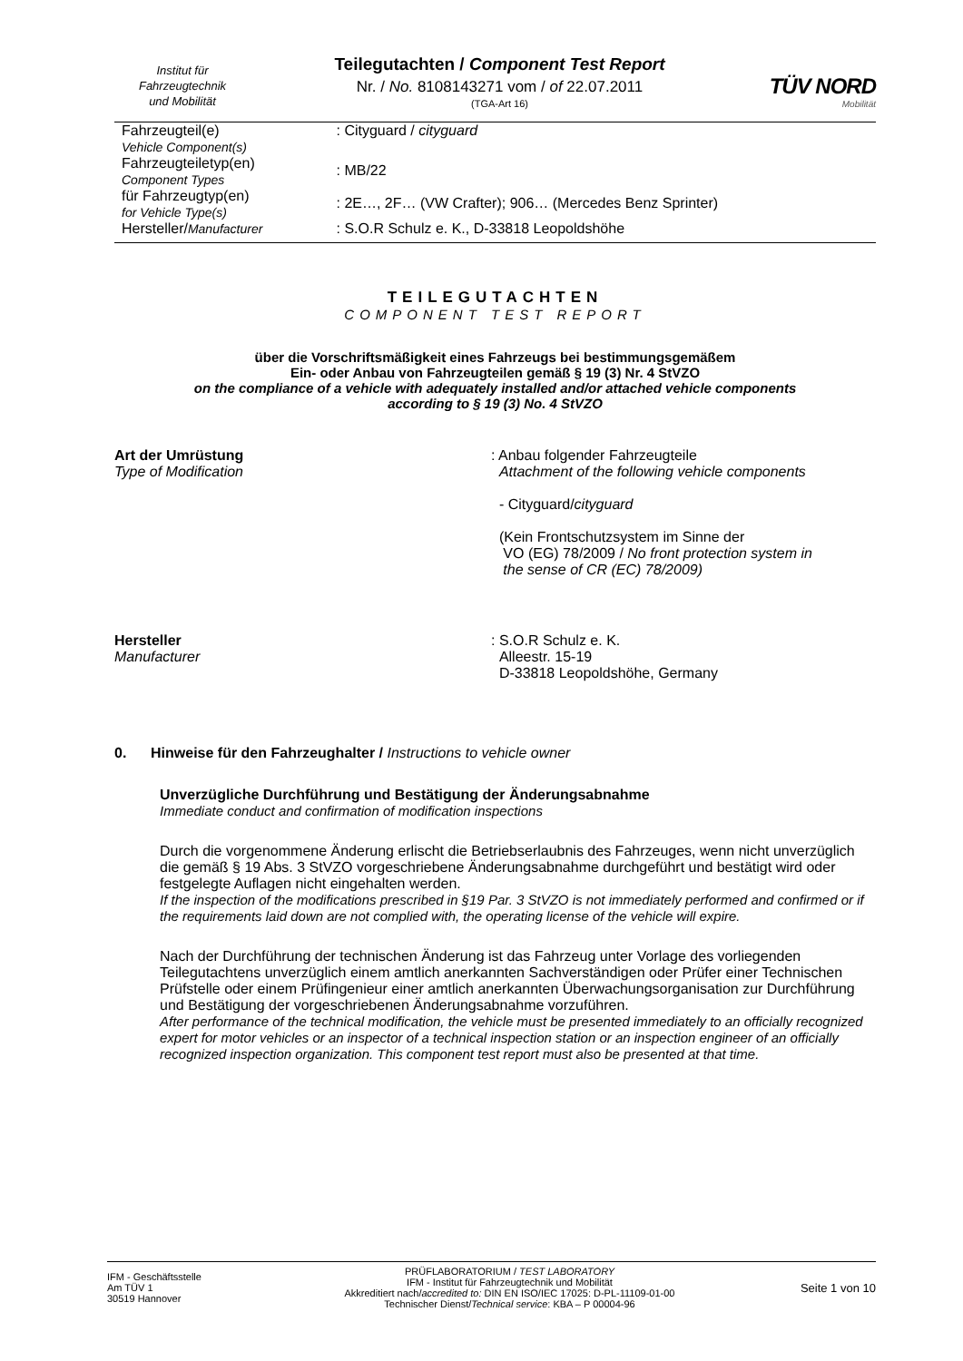Institut für
Fahrzeugtechnik
und Mobilität
Teilegutachten / Component Test Report
Nr. / No. 8108143271 vom / of 22.07.2011
(TGA-Art 16)
TÜV NORD
Mobilität
| Fahrzeugteil(e) Vehicle Component(s) | : Cityguard / cityguard |
| Fahrzeugteiletyp(en) Component Types | : MB/22 |
| für Fahrzeugtyp(en) for Vehicle Type(s) | : 2E…, 2F… (VW Crafter); 906… (Mercedes Benz Sprinter) |
| Hersteller/ Manufacturer | : S.O.R Schulz e. K., D-33818 Leopoldshöhe |
TEILEGUTACHTEN
COMPONENT TEST REPORT
über die Vorschriftsmäßigkeit eines Fahrzeugs bei bestimmungsgemäßem
Ein- oder Anbau von Fahrzeugteilen gemäß § 19 (3) Nr. 4 StVZO
on the compliance of a vehicle with adequately installed and/or attached vehicle components
according to § 19 (3) No. 4 StVZO
Art der Umrüstung
Type of Modification
: Anbau folgender Fahrzeugteile
Attachment of the following vehicle components
- Cityguard/cityguard
(Kein Frontschutzsystem im Sinne der
VO (EG) 78/2009 / No front protection system in
the sense of CR (EC) 78/2009)
Hersteller
Manufacturer
: S.O.R Schulz e. K.
Alleestr. 15-19
D-33818 Leopoldshöhe, Germany
0. Hinweise für den Fahrzeughalter / Instructions to vehicle owner
Unverzügliche Durchführung und Bestätigung der Änderungsabnahme
Immediate conduct and confirmation of modification inspections
Durch die vorgenommene Änderung erlischt die Betriebserlaubnis des Fahrzeuges, wenn nicht unverzüglich die gemäß § 19 Abs. 3 StVZO vorgeschriebene Änderungsabnahme durchgeführt und bestätigt wird oder festgelegte Auflagen nicht eingehalten werden.
If the inspection of the modifications prescribed in §19 Par. 3 StVZO is not immediately performed and confirmed or if the requirements laid down are not complied with, the operating license of the vehicle will expire.
Nach der Durchführung der technischen Änderung ist das Fahrzeug unter Vorlage des vorliegenden Teilegutachtens unverzüglich einem amtlich anerkannten Sachverständigen oder Prüfer einer Technischen Prüfstelle oder einem Prüfingenieur einer amtlich anerkannten Überwachungsorganisation zur Durchführung und Bestätigung der vorgeschriebenen Änderungsabnahme vorzuführen.
After performance of the technical modification, the vehicle must be presented immediately to an officially recognized expert for motor vehicles or an inspector of a technical inspection station or an inspection engineer of an officially recognized inspection organization. This component test report must also be presented at that time.
IFM - Geschäftsstelle
Am TÜV 1
30519 Hannover
PRÜFLABORATORIUM / TEST LABORATORY
IFM - Institut für Fahrzeugtechnik und Mobilität
Akkreditiert nach/accredited to: DIN EN ISO/IEC 17025: D-PL-11109-01-00
Technischer Dienst/Technical service: KBA – P 00004-96
Seite 1 von 10